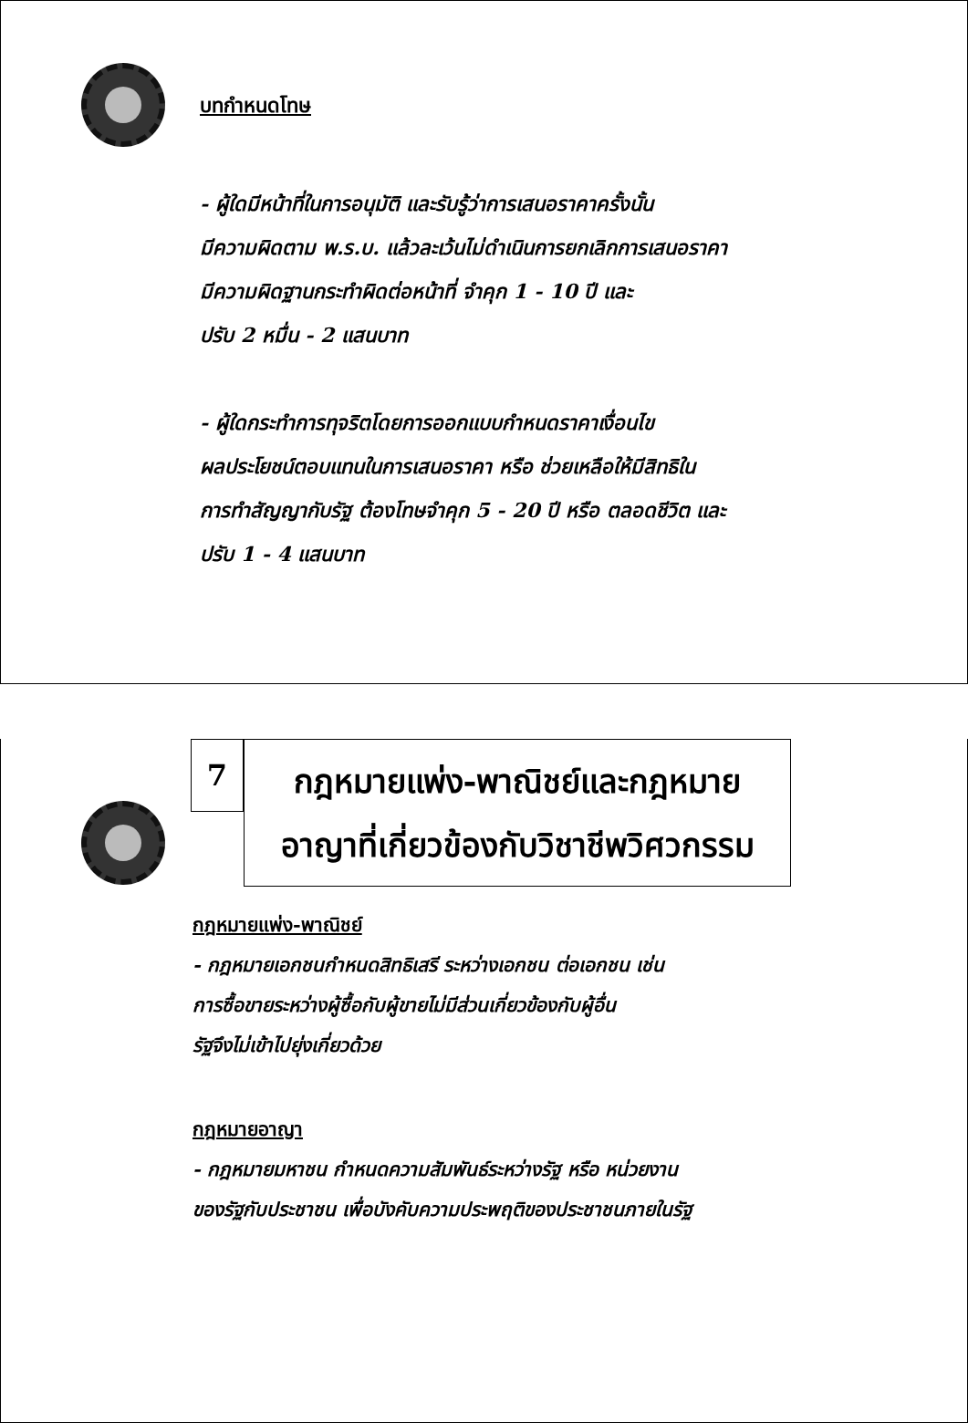บทกำหนดโทษ
- ผู้ใดมีหน้าที่ในการอนุมัติ และรับรู้ว่าการเสนอราคาครั้งนั้น
มีความผิดตาม พ.ร.บ. แล้วละเว้นไม่ดำเนินการยกเลิกการเสนอราคา
มีความผิดฐานกระทำผิดต่อหน้าที่ จำคุก 1 - 10 ปี และ
ปรับ 2 หมื่น - 2 แสนบาท
- ผู้ใดกระทำการทุจริตโดยการออกแบบกำหนดราคาเงื่อนไข
ผลประโยชน์ตอบแทนในการเสนอราคา หรือ ช่วยเหลือให้มีสิทธิใน
การทำสัญญากับรัฐ ต้องโทษจำคุก 5 - 20 ปี หรือ ตลอดชีวิต และ
ปรับ 1 - 4 แสนบาท
7
กฎหมายแพ่ง-พาณิชย์และกฎหมาย
อาญาที่เกี่ยวข้องกับวิชาชีพวิศวกรรม
กฎหมายแพ่ง-พาณิชย์
- กฎหมายเอกชนกำหนดสิทธิเสรี ระหว่างเอกชน ต่อเอกชน เช่น
การซื้อขายระหว่างผู้ซื้อกับผู้ขายไม่มีส่วนเกี่ยวข้องกับผู้อื่น
รัฐจึงไม่เข้าไปยุ่งเกี่ยวด้วย
กฎหมายอาญา
- กฎหมายมหาชน กำหนดความสัมพันธ์ระหว่างรัฐ หรือ หน่วยงาน
ของรัฐกับประชาชน เพื่อบังคับความประพฤติของประชาชนภายในรัฐ